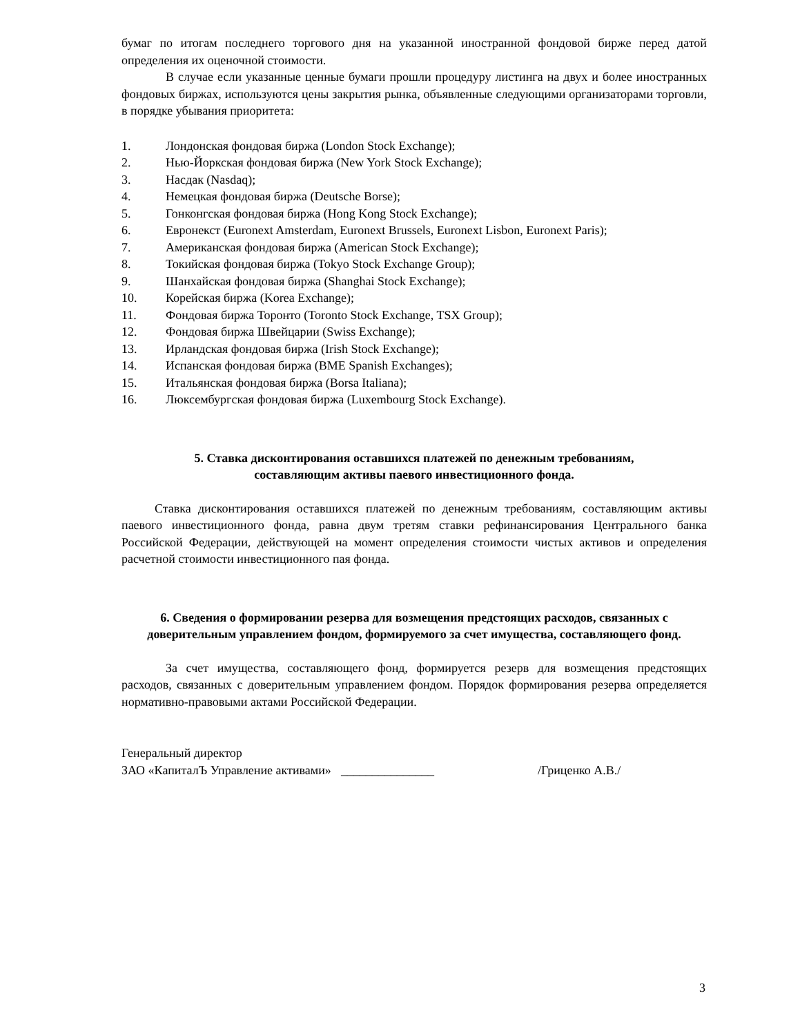бумаг по итогам последнего торгового дня на указанной иностранной фондовой бирже перед датой определения их оценочной стоимости.
В случае если указанные ценные бумаги прошли процедуру листинга на двух и более иностранных фондовых биржах, используются цены закрытия рынка, объявленные следующими организаторами торговли, в порядке убывания приоритета:
1. Лондонская фондовая биржа (London Stock Exchange);
2. Нью-Йоркская фондовая биржа (New York Stock Exchange);
3. Насдак (Nasdaq);
4. Немецкая фондовая биржа (Deutsche Borse);
5. Гонконгская фондовая биржа (Hong Kong Stock Exchange);
6. Евронекст (Euronext Amsterdam, Euronext Brussels, Euronext Lisbon, Euronext Paris);
7. Американская фондовая биржа (American Stock Exchange);
8. Токийская фондовая биржа (Tokyo Stock Exchange Group);
9. Шанхайская фондовая биржа (Shanghai Stock Exchange);
10. Корейская биржа (Korea Exchange);
11. Фондовая биржа Торонто (Toronto Stock Exchange, TSX Group);
12. Фондовая биржа Швейцарии (Swiss Exchange);
13. Ирландская фондовая биржа (Irish Stock Exchange);
14. Испанская фондовая биржа (BME Spanish Exchanges);
15. Итальянская фондовая биржа (Borsa Italiana);
16. Люксембургская фондовая биржа (Luxembourg Stock Exchange).
5. Ставка дисконтирования оставшихся платежей по денежным требованиям,
составляющим активы паевого инвестиционного фонда.
Ставка дисконтирования оставшихся платежей по денежным требованиям, составляющим активы паевого инвестиционного фонда, равна двум третям ставки рефинансирования Центрального банка Российской Федерации, действующей на момент определения стоимости чистых активов и определения расчетной стоимости инвестиционного пая фонда.
6. Сведения о формировании резерва для возмещения предстоящих расходов, связанных с доверительным управлением фондом, формируемого за счет имущества, составляющего фонд.
За счет имущества, составляющего фонд, формируется резерв для возмещения предстоящих расходов, связанных с доверительным управлением фондом. Порядок формирования резерва определяется нормативно-правовыми актами Российской Федерации.
Генеральный директор
ЗАО «КапиталЪ Управление активами» _______________ /Гриценко А.В./
3